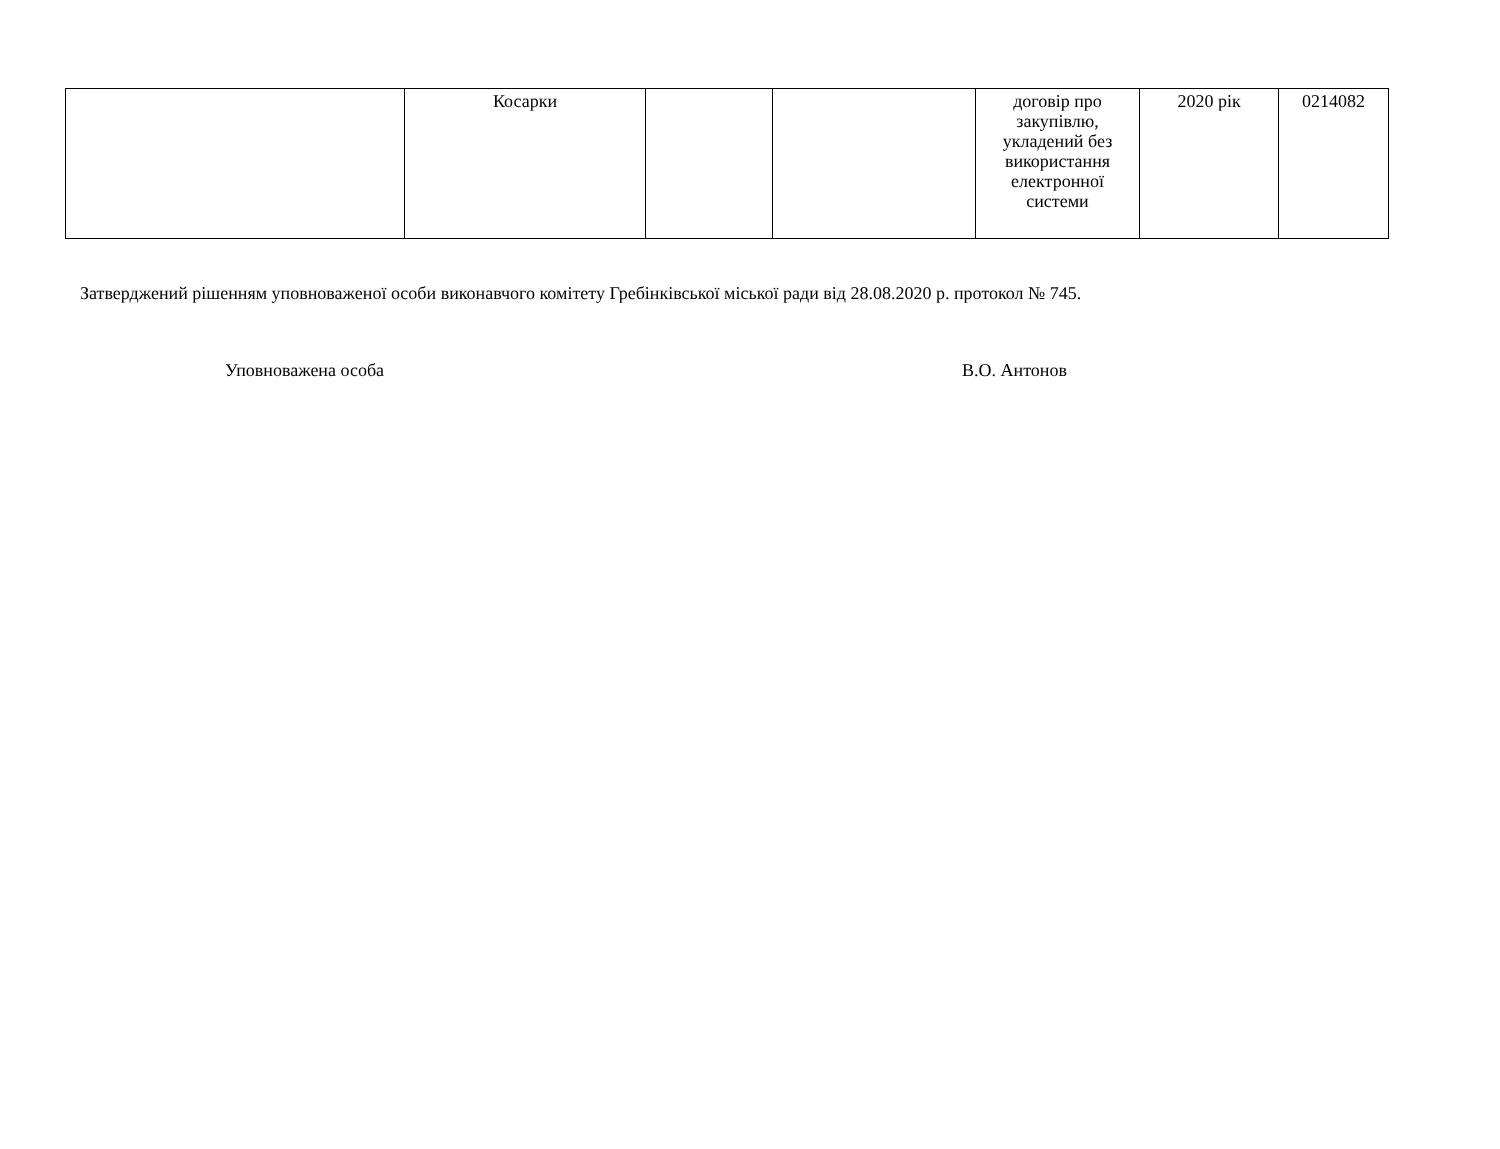| | Косарки | | | договір про закупівлю, укладений без використання електронної системи | 2020 рік | 0214082 |
Затверджений рішенням уповноваженої особи виконавчого комітету Гребінківської міської ради від 28.08.2020 р. протокол № 745.
Уповноважена особа В.О. Антонов